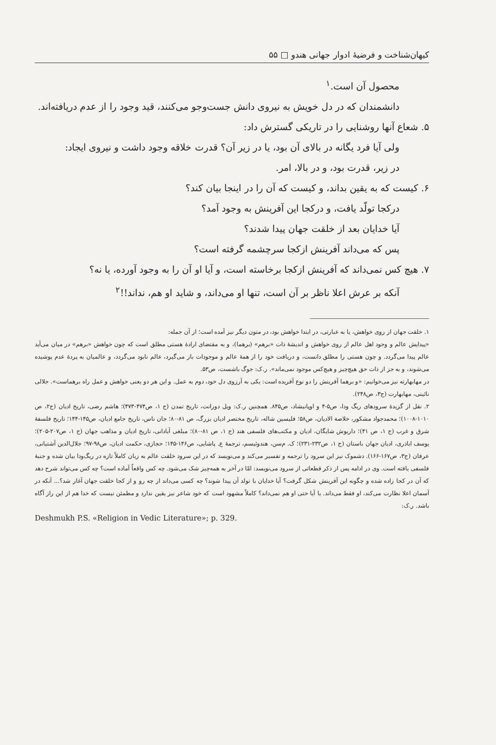کیهان‌شناخت و فرضیهٔ ادوار جهانی هندو □ ۵۵
محصول آن است.<sup>۱</sup>
دانشمندان که در دل خویش به نیروی دانش جست‌وجو می‌کنند، قید وجود را از عدم دریافته‌اند.
۵. شعاع آنها روشنایی را در تاریکی گسترش داد:
ولی آیا فرد یگانه در بالای آن بود، یا در زیر آن؟ قدرت خلاقه وجود داشت و نیروی ایجاد:
در زیر، قدرت بود، و در بالا، امر.
۶. کیست که به یقین بداند، و کیست که آن را در اینجا بیان کند؟
درکجا تولّد یافت، و درکجا این آفرینش به وجود آمد؟
آیا خدایان بعد از خلقت جهان پیدا شدند؟
پس که می‌داند آفرینش ازکجا سرچشمه گرفته است؟
۷. هیچ کس نمی‌داند که آفرینش ازکجا برخاسته است، و آیا او آن را به وجود آورده، یا نه؟
آنکه بر عرش اعلا ناظر بر آن است، تنها او می‌داند، و شاید او هم، نداند!!<sup>۲</sup>
۱. خلقت جهان از روی خواهش، یا به عبارتی، در ابتدا خواهش بود، در متون دیگر نیز آمده است؛ از آن جمله:
«پیدایش عالم و وجود اهل عالم از روی خواهش و اندیشهٔ ذات «برهم» (برهما)، و به مقتضای ارادهٔ هستی مطلق است که چون خواهش «برهم» در میان می‌آید عالم پیدا می‌گردد. و چون هستی را مطلق دانست، و دریافت خود را از همهٔ عالم و موجودات باز می‌گیرد، عالم نابود می‌گردد، و عالمیان به پردهٔ عدم پوشیده می‌شوند، و به جز از ذات حق هیچ‌چیز و هیچ‌کس موجود نمی‌ماند». ر.ک: جوگ باشست، ص۵۳.
در مهابهارته نیز می‌خوانیم: «و برهما آفرینش را دو نوع آفریده است: یکی به آرزوی دل خود، دوم به عمل. و این هر دو یعنی خواهش و عمل راه برهماست». جلالی نائینی، مهابهارت (ج۳، ص۲۴۸).
۲. نقل از گزیدهٔ سرودهای ریگ ودا، ص۵-۴ و اوپانیشاد، ص۸۴۵. همچنین ر.ک: ویل دورانت، تاریخ تمدن (ج ۱، ص۴۷۴-۴۷۳)؛ هاشم رضی، تاریخ ادیان (ج۲، ص ۱۰۱۰-۱۰۰۸)؛ محمدجواد مشکور، خلاصة الادیان، ص۵۸؛ فلیسین شاله، تاریخ مختصر ادیان بزرگ، ص ۸۱-۸۰؛ جان ناس، تاریخ جامع ادیان، ص۱۴۵-۱۴۴؛ تاریخ فلسفهٔ شرق و غرب (ج ۱، ص ۴۱)؛ داریوش شایگان، ادیان و مکتب‌های فلسفی هند (ج ۱، ص ۸۱-۸۰)؛ مبلغی آبادانی، تاریخ ادیان و مذاهب جهان (ج ۱، ص۲۰۷-۲۰۵)؛ یوسف اباذری، ادیان جهان باستان (ج ۱، ص۲۳۲-۲۳۱)؛ ک. م‌سن، هندوئیسم، ترجمهٔ ع. پاشایی، ص۱۴۶-۱۴۵؛ حجازی، حکمت ادیان، ص۹۸-۹۷؛ جلال‌الدین آشتیانی، عرفان (ج۳، ص۱۶۷-۱۶۶). دشموک نیز این سرود را ترجمه و تفسیر می‌کند و می‌نویسد که در این سرود خلقت عالم به زبان کاملاً تازه در ریگ‌ودا بیان شده و جنبهٔ فلسفی یافته است. وی در ادامه پس از ذکر قطعاتی از سرود می‌نویسد: امّا در آخر به همه‌چیز شک می‌شود. چه کس واقعاً آماده است؟ چه کس می‌تواند شرح دهد که آن در کجا زاده شده و چگونه این آفرینش شکل گرفت؟ آیا خدایان با تولد آن پیدا شوند؟ چه کسی می‌داند از چه رو و از کجا خلقت جهان آغاز شد؟... آنکه در آسمان اعلا نظارت می‌کند، او فقط می‌داند. یا آیا حتی او هم نمی‌داند؟ کاملاً مشهود است که خود شاعر نیز یقین ندارد و مطمئن نیست که خدا هم از این راز آگاه باشد. ر.ک:
Deshmukh P.S. «Religion in Vedic Literature»; p. 329.